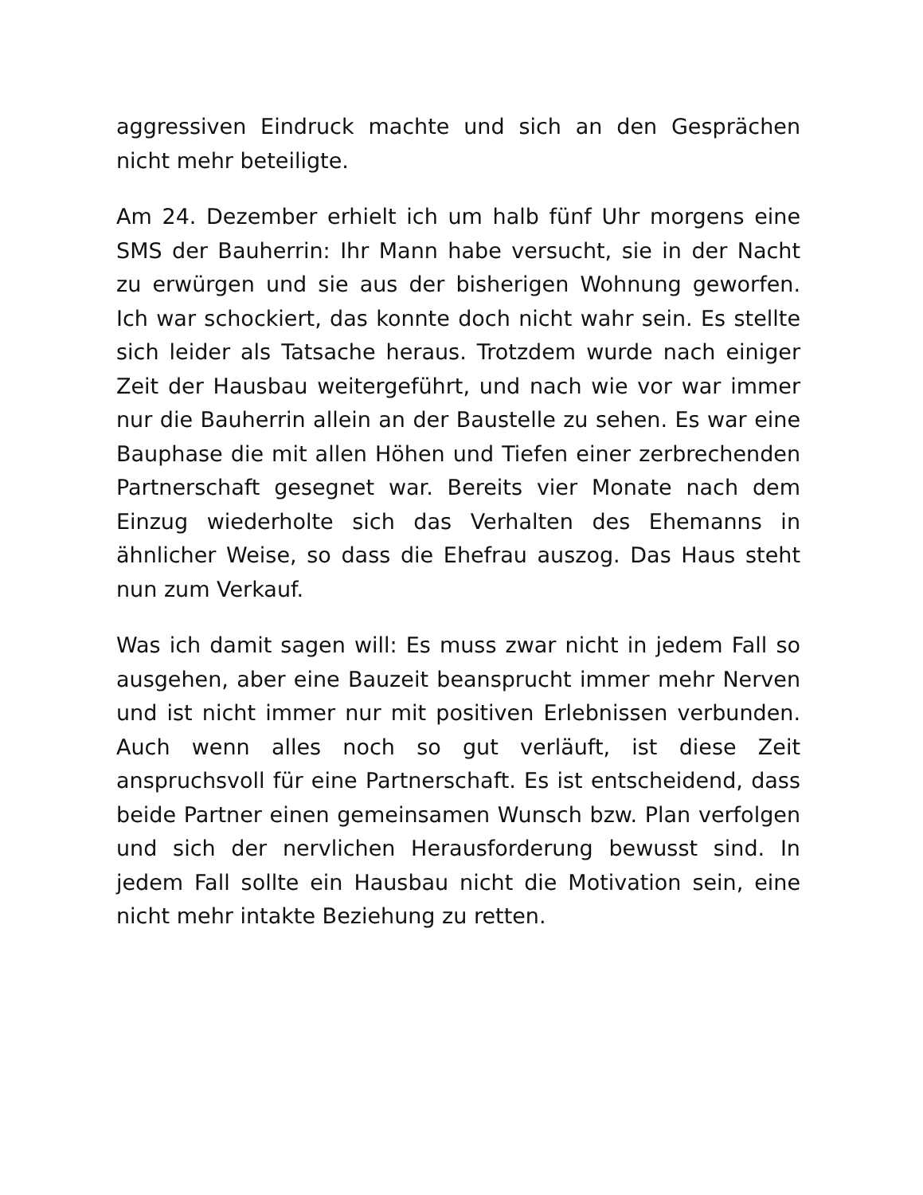aggressiven Eindruck machte und sich an den Gesprächen nicht mehr beteiligte.
Am 24. Dezember erhielt ich um halb fünf Uhr morgens eine SMS der Bauherrin: Ihr Mann habe versucht, sie in der Nacht zu erwürgen und sie aus der bisherigen Wohnung geworfen. Ich war schockiert, das konnte doch nicht wahr sein. Es stellte sich leider als Tatsache heraus. Trotzdem wurde nach einiger Zeit der Hausbau weitergeführt, und nach wie vor war immer nur die Bauherrin allein an der Baustelle zu sehen. Es war eine Bauphase die mit allen Höhen und Tiefen einer zerbrechenden Partnerschaft gesegnet war. Bereits vier Monate nach dem Einzug wiederholte sich das Verhalten des Ehemanns in ähnlicher Weise, so dass die Ehefrau auszog. Das Haus steht nun zum Verkauf.
Was ich damit sagen will: Es muss zwar nicht in jedem Fall so ausgehen, aber eine Bauzeit beansprucht immer mehr Nerven und ist nicht immer nur mit positiven Erlebnissen verbunden. Auch wenn alles noch so gut verläuft, ist diese Zeit anspruchsvoll für eine Partnerschaft. Es ist entscheidend, dass beide Partner einen gemeinsamen Wunsch bzw. Plan verfolgen und sich der nervlichen Herausforderung bewusst sind. In jedem Fall sollte ein Hausbau nicht die Motivation sein, eine nicht mehr intakte Beziehung zu retten.